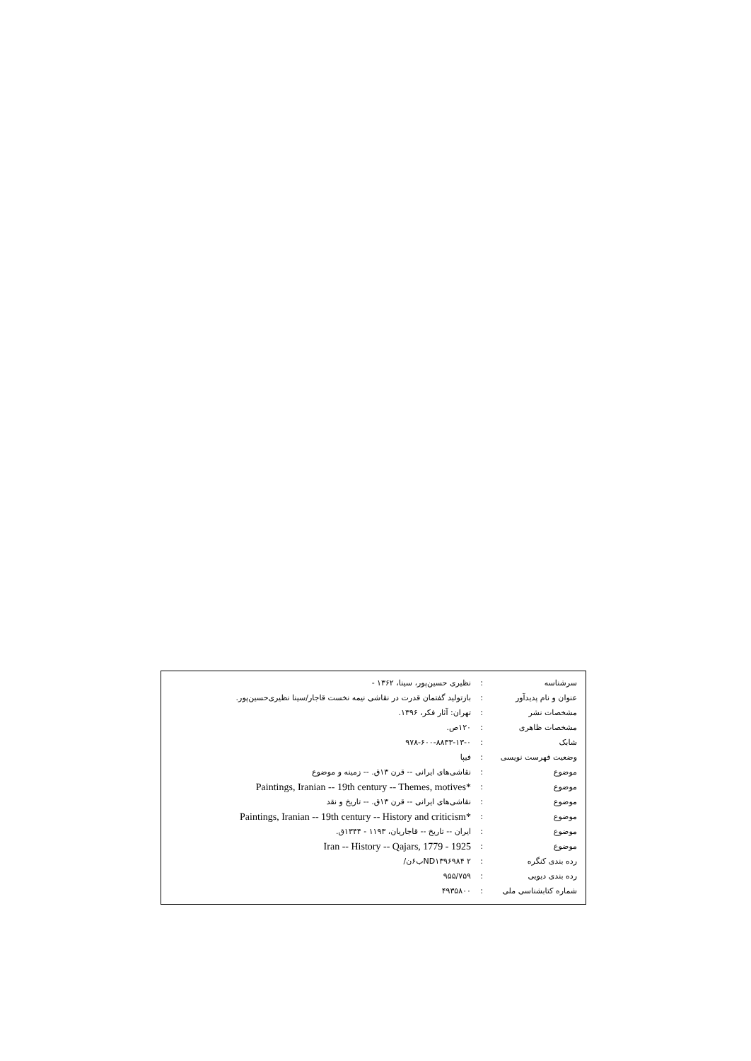| سرشناسه | : | نظیری حسین‌پور، سینا، ۱۳۶۲ - |
| عنوان و نام پدیدآور | : | بازتولید گفتمان قدرت در نقاشی نیمه نخست قاجار/سینا نظیری‌حسین‌پور. |
| مشخصات نشر | : | تهران: آثار فکر، ۱۳۹۶. |
| مشخصات ظاهری | : | ۱۲۰ص. |
| شابک | : | ۹۷۸-۶۰۰-۸۸۳۳-۱۳-۰ |
| وضعیت فهرست نویسی | : | فیپا |
| موضوع | : | نقاشی‌های ایرانی -- قرن ۱۳ق. -- زمینه و موضوع |
| موضوع | : | Paintings, Iranian -- 19th century -- Themes, motives* |
| موضوع | : | نقاشی‌های ایرانی -- قرن ۱۳ق. -- تاریخ و نقد |
| موضوع | : | Paintings, Iranian -- 19th century -- History and criticism* |
| موضوع | : | ایران -- تاریخ -- قاجاریان، ۱۱۹۳ - ۱۳۴۴ق. |
| موضوع | : | Iran -- History -- Qajars, 1779 - 1925 |
| رده بندی کنگره | : | ND۱۳۹۶۹۸۴ ۲ب۶ن/ |
| رده بندی دیویی | : | ۹۵۵/۷۵۹ |
| شماره کتابشناسی ملی | : | ۴۹۳۵۸۰۰ |